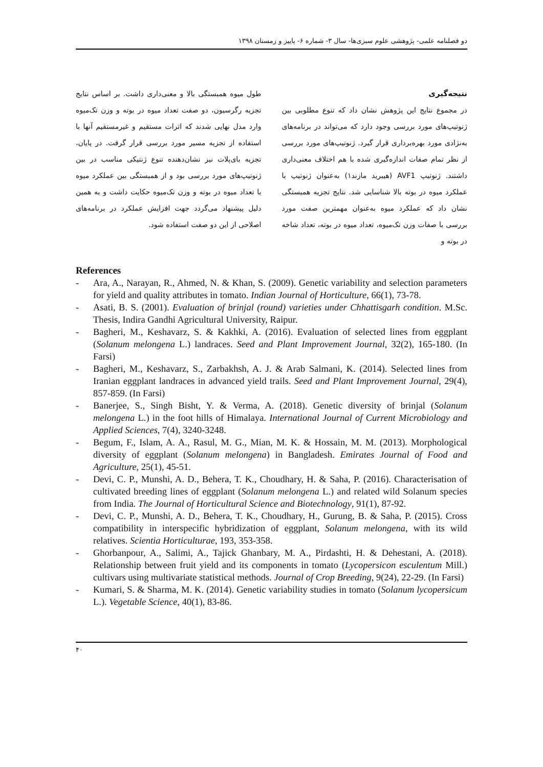دو فصلنامه علمی- پژوهشی علوم سبزی‌ها- سال ۳- شماره ۶- پاییز و زمستان ۱۳۹۸
نتیجه‌گیری
در مجموع نتایج این پژوهش نشان داد که تنوع مطلوبی بین ژنوتیپ‌های مورد بررسی وجود دارد که می‌تواند در برنامه‌های به‌نژادی مورد بهره‌برداری قرار گیرد. ژنوتیپ‌های مورد بررسی از نظر تمام صفات اندازه‌گیری شده با هم اختلاف معنی‌داری داشتند. ژنوتیپ AVF1 (هیبرید مازند۱) به‌عنوان ژنوتیپ با عملکرد میوه در بوته بالا شناسایی شد. نتایج تجزیه همبستگی نشان داد که عملکرد میوه به‌عنوان مهمترین صفت مورد بررسی با صفات وزن تک‌میوه، تعداد میوه در بوته، تعداد شاخه در بوته و
طول میوه همبستگی بالا و معنی‌داری داشت. بر اساس نتایج تجزیه رگرسیون، دو صفت تعداد میوه در بوته و وزن تک‌میوه وارد مدل نهایی شدند که اثرات مستقیم و غیرمستقیم آنها با استفاده از تجزیه مسیر مورد بررسی قرار گرفت. در پایان، تجزیه بای‌پلات نیز نشان‌دهنده تنوع ژنتیکی مناسب در بین ژنوتیپ‌های مورد بررسی بود و از همبستگی بین عملکرد میوه با تعداد میوه در بوته و وزن تک‌میوه حکایت داشت و به همین دلیل پیشنهاد می‌گردد جهت افزایش عملکرد در برنامه‌های اصلاحی از این دو صفت استفاده شود.
References
- Ara, A., Narayan, R., Ahmed, N. & Khan, S. (2009). Genetic variability and selection parameters for yield and quality attributes in tomato. Indian Journal of Horticulture, 66(1), 73-78.
- Asati, B. S. (2001). Evaluation of brinjal (round) varieties under Chhattisgarh condition. M.Sc. Thesis, Indira Gandhi Agricultural University, Raipur.
- Bagheri, M., Keshavarz, S. & Kakhki, A. (2016). Evaluation of selected lines from eggplant (Solanum melongena L.) landraces. Seed and Plant Improvement Journal, 32(2), 165-180. (In Farsi)
- Bagheri, M., Keshavarz, S., Zarbakhsh, A. J. & Arab Salmani, K. (2014). Selected lines from Iranian eggplant landraces in advanced yield trails. Seed and Plant Improvement Journal, 29(4), 857-859. (In Farsi)
- Banerjee, S., Singh Bisht, Y. & Verma, A. (2018). Genetic diversity of brinjal (Solanum melongena L.) in the foot hills of Himalaya. International Journal of Current Microbiology and Applied Sciences, 7(4), 3240-3248.
- Begum, F., Islam, A. A., Rasul, M. G., Mian, M. K. & Hossain, M. M. (2013). Morphological diversity of eggplant (Solanum melongena) in Bangladesh. Emirates Journal of Food and Agriculture, 25(1), 45-51.
- Devi, C. P., Munshi, A. D., Behera, T. K., Choudhary, H. & Saha, P. (2016). Characterisation of cultivated breeding lines of eggplant (Solanum melongena L.) and related wild Solanum species from India. The Journal of Horticultural Science and Biotechnology, 91(1), 87-92.
- Devi, C. P., Munshi, A. D., Behera, T. K., Choudhary, H., Gurung, B. & Saha, P. (2015). Cross compatibility in interspecific hybridization of eggplant, Solanum melongena, with its wild relatives. Scientia Horticulturae, 193, 353-358.
- Ghorbanpour, A., Salimi, A., Tajick Ghanbary, M. A., Pirdashti, H. & Dehestani, A. (2018). Relationship between fruit yield and its components in tomato (Lycopersicon esculentum Mill.) cultivars using multivariate statistical methods. Journal of Crop Breeding, 9(24), 22-29. (In Farsi)
- Kumari, S. & Sharma, M. K. (2014). Genetic variability studies in tomato (Solanum lycopersicum L.). Vegetable Science, 40(1), 83-86.
۴۰